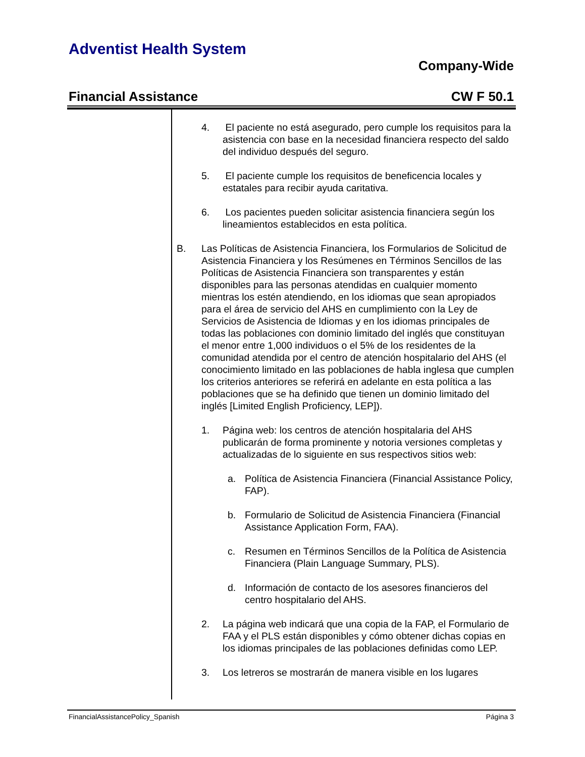Adventist Health System
Company-Wide
Financial Assistance CW F 50.1
4. El paciente no está asegurado, pero cumple los requisitos para la asistencia con base en la necesidad financiera respecto del saldo del individuo después del seguro.
5. El paciente cumple los requisitos de beneficencia locales y estatales para recibir ayuda caritativa.
6. Los pacientes pueden solicitar asistencia financiera según los lineamientos establecidos en esta política.
B. Las Políticas de Asistencia Financiera, los Formularios de Solicitud de Asistencia Financiera y los Resúmenes en Términos Sencillos de las Políticas de Asistencia Financiera son transparentes y están disponibles para las personas atendidas en cualquier momento mientras los estén atendiendo, en los idiomas que sean apropiados para el área de servicio del AHS en cumplimiento con la Ley de Servicios de Asistencia de Idiomas y en los idiomas principales de todas las poblaciones con dominio limitado del inglés que constituyan el menor entre 1,000 individuos o el 5% de los residentes de la comunidad atendida por el centro de atención hospitalario del AHS (el conocimiento limitado en las poblaciones de habla inglesa que cumplen los criterios anteriores se referirá en adelante en esta política a las poblaciones que se ha definido que tienen un dominio limitado del inglés [Limited English Proficiency, LEP]).
1. Página web: los centros de atención hospitalaria del AHS publicarán de forma prominente y notoria versiones completas y actualizadas de lo siguiente en sus respectivos sitios web:
a. Política de Asistencia Financiera (Financial Assistance Policy, FAP).
b. Formulario de Solicitud de Asistencia Financiera (Financial Assistance Application Form, FAA).
c. Resumen en Términos Sencillos de la Política de Asistencia Financiera (Plain Language Summary, PLS).
d. Información de contacto de los asesores financieros del centro hospitalario del AHS.
2. La página web indicará que una copia de la FAP, el Formulario de FAA y el PLS están disponibles y cómo obtener dichas copias en los idiomas principales de las poblaciones definidas como LEP.
3. Los letreros se mostrarán de manera visible en los lugares
FinancialAssistancePolicy_Spanish Página 3